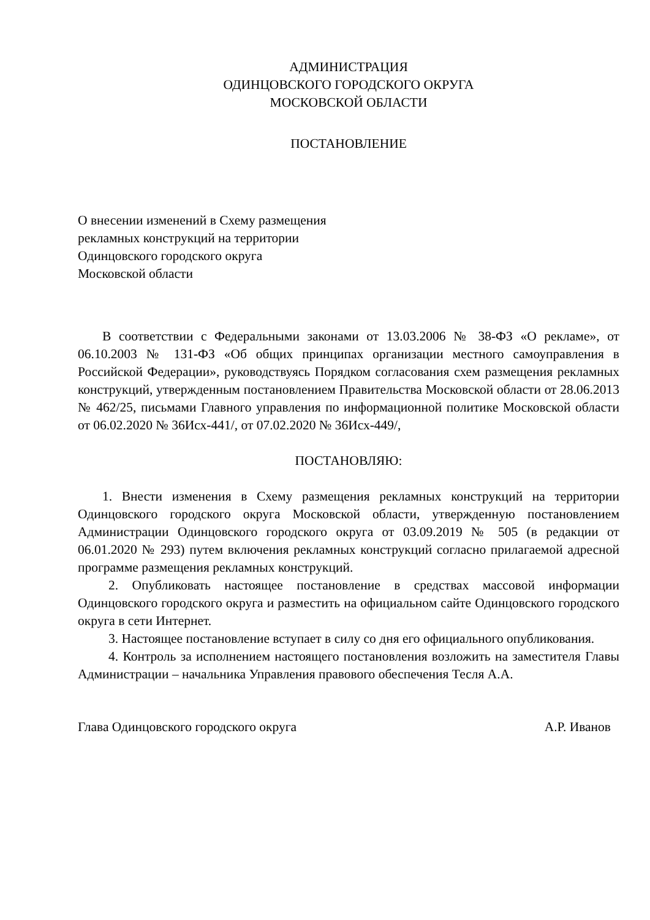АДМИНИСТРАЦИЯ
ОДИНЦОВСКОГО ГОРОДСКОГО ОКРУГА
МОСКОВСКОЙ ОБЛАСТИ
ПОСТАНОВЛЕНИЕ
О внесении изменений в Схему размещения
рекламных конструкций на территории
Одинцовского городского округа
Московской области
В соответствии с Федеральными законами от 13.03.2006 № 38-ФЗ «О рекламе», от 06.10.2003 № 131-ФЗ «Об общих принципах организации местного самоуправления в Российской Федерации», руководствуясь Порядком согласования схем размещения рекламных конструкций, утвержденным постановлением Правительства Московской области от 28.06.2013 № 462/25, письмами Главного управления по информационной политике Московской области от 06.02.2020 № 36Исх-441/, от 07.02.2020 № 36Исх-449/,
ПОСТАНОВЛЯЮ:
1. Внести изменения в Схему размещения рекламных конструкций на территории Одинцовского городского округа Московской области, утвержденную постановлением Администрации Одинцовского городского округа от 03.09.2019 № 505 (в редакции от 06.01.2020 № 293) путем включения рекламных конструкций согласно прилагаемой адресной программе размещения рекламных конструкций.
2. Опубликовать настоящее постановление в средствах массовой информации Одинцовского городского округа и разместить на официальном сайте Одинцовского городского округа в сети Интернет.
3. Настоящее постановление вступает в силу со дня его официального опубликования.
4. Контроль за исполнением настоящего постановления возложить на заместителя Главы Администрации – начальника Управления правового обеспечения Тесля А.А.
Глава Одинцовского городского округа А.Р. Иванов